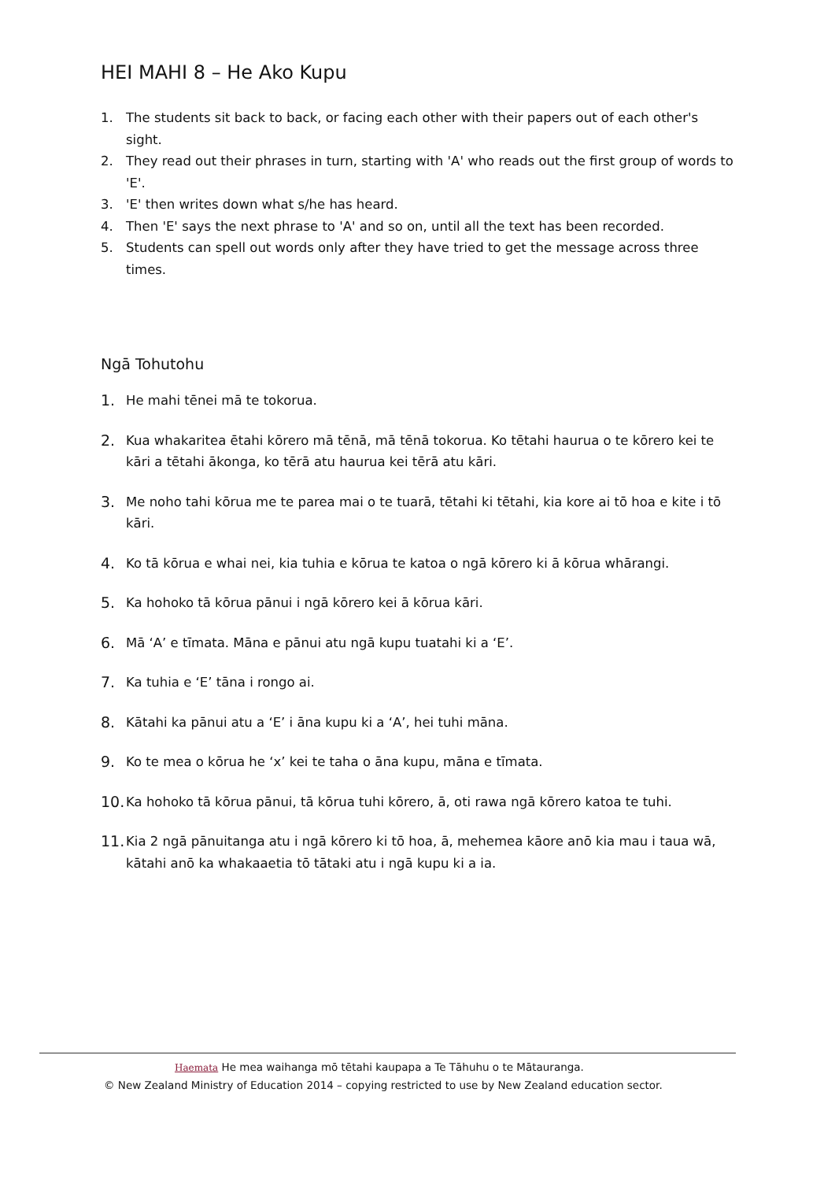HEI MAHI 8 – He Ako Kupu
1. The students sit back to back, or facing each other with their papers out of each other's sight.
2. They read out their phrases in turn, starting with 'A' who reads out the first group of words to 'E'.
3. 'E' then writes down what s/he has heard.
4. Then 'E' says the next phrase to 'A' and so on, until all the text has been recorded.
5. Students can spell out words only after they have tried to get the message across three times.
Ngā Tohutohu
1. He mahi tēnei mā te tokorua.
2. Kua whakaritea ētahi kōrero mā tēnā, mā tēnā tokorua. Ko tētahi haurua o te kōrero kei te kāri a tētahi ākonga, ko tērā atu haurua kei tērā atu kāri.
3. Me noho tahi kōrua me te parea mai o te tuarā, tētahi ki tētahi, kia kore ai tō hoa e kite i tō kāri.
4. Ko tā kōrua e whai nei, kia tuhia e kōrua te katoa o ngā kōrero ki ā kōrua whārangi.
5. Ka hohoko tā kōrua pānui i ngā kōrero kei ā kōrua kāri.
6. Mā ‘A’ e tīmata. Māna e pānui atu ngā kupu tuatahi ki a ‘E’.
7. Ka tuhia e ‘E’ tāna i rongo ai.
8. Kātahi ka pānui atu a ‘E’ i āna kupu ki a ‘A’, hei tuhi māna.
9. Ko te mea o kōrua he ‘x’ kei te taha o āna kupu, māna e tīmata.
10. Ka hohoko tā kōrua pānui, tā kōrua tuhi kōrero, ā, oti rawa ngā kōrero katoa te tuhi.
11. Kia 2 ngā pānuitanga atu i ngā kōrero ki tō hoa, ā, mehemea kāore anō kia mau i taua wā, kātahi anō ka whakaaetia tō tātaki atu i ngā kupu ki a ia.
Haemata He mea waihanga mō tētahi kaupapa a Te Tāhuhu o te Mātauranga.
© New Zealand Ministry of Education 2014 – copying restricted to use by New Zealand education sector.